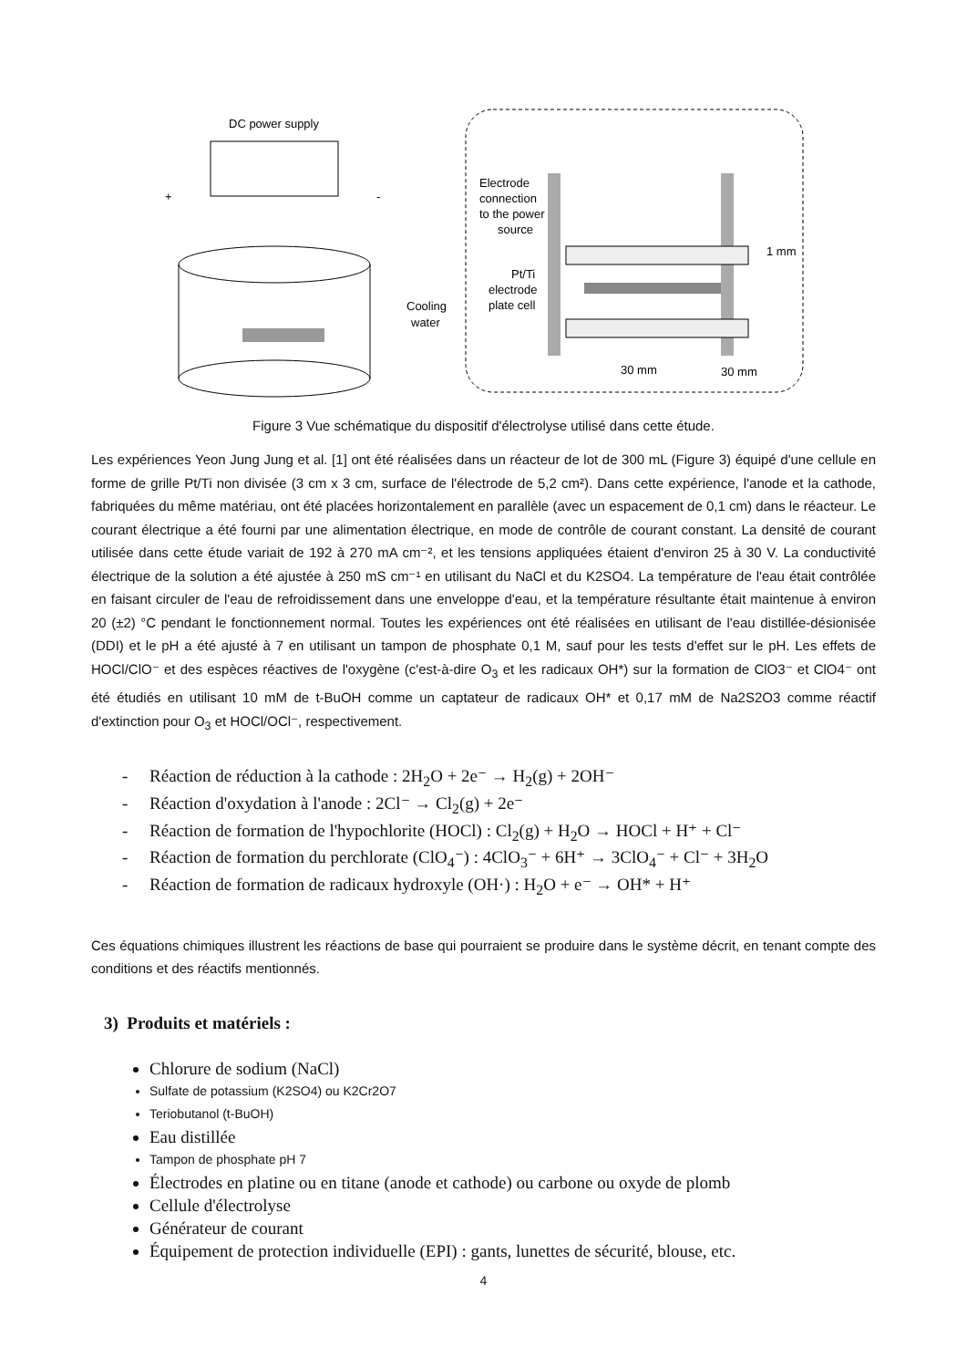DC power supply
+
-
Cooling
water
Electrode
connection
to the power
source
1 mm
Pt/Ti
electrode
plate cell
30 mm
30 mm
Figure 3 Vue schématique du dispositif d'électrolyse utilisé dans cette étude.
Les expériences Yeon Jung Jung et al. [1] ont été réalisées dans un réacteur de lot de 300 mL (Figure 3) équipé d'une cellule en forme de grille Pt/Ti non divisée (3 cm x 3 cm, surface de l'électrode de 5,2 cm²). Dans cette expérience, l'anode et la cathode, fabriquées du même matériau, ont été placées horizontalement en parallèle (avec un espacement de 0,1 cm) dans le réacteur. Le courant électrique a été fourni par une alimentation électrique, en mode de contrôle de courant constant. La densité de courant utilisée dans cette étude variait de 192 à 270 mA cm⁻², et les tensions appliquées étaient d'environ 25 à 30 V. La conductivité électrique de la solution a été ajustée à 250 mS cm⁻¹ en utilisant du NaCl et du K2SO4. La température de l'eau était contrôlée en faisant circuler de l'eau de refroidissement dans une enveloppe d'eau, et la température résultante était maintenue à environ 20 (±2) °C pendant le fonctionnement normal. Toutes les expériences ont été réalisées en utilisant de l'eau distillée-désionisée (DDI) et le pH a été ajusté à 7 en utilisant un tampon de phosphate 0,1 M, sauf pour les tests d'effet sur le pH. Les effets de HOCl/ClO⁻ et des espèces réactives de l'oxygène (c'est-à-dire O<sub>3</sub> et les radicaux OH*) sur la formation de ClO3⁻ et ClO4⁻ ont été étudiés en utilisant 10 mM de t-BuOH comme un captateur de radicaux OH* et 0,17 mM de Na2S2O3 comme réactif d'extinction pour O<sub>3</sub> et HOCl/OCl⁻, respectivement.
- Réaction de réduction à la cathode : 2H<sub>2</sub>O + 2e⁻ → H<sub>2</sub>(g) + 2OH⁻
- Réaction d'oxydation à l'anode : 2Cl⁻ → Cl<sub>2</sub>(g) + 2e⁻
- Réaction de formation de l'hypochlorite (HOCl) : Cl<sub>2</sub>(g) + H<sub>2</sub>O → HOCl + H⁺ + Cl⁻
- Réaction de formation du perchlorate (ClO<sub>4</sub>⁻) : 4ClO<sub>3</sub>⁻ + 6H⁺ → 3ClO<sub>4</sub>⁻ + Cl⁻ + 3H<sub>2</sub>O
- Réaction de formation de radicaux hydroxyle (OH·) : H<sub>2</sub>O + e⁻ → OH* + H⁺
Ces équations chimiques illustrent les réactions de base qui pourraient se produire dans le système décrit, en tenant compte des conditions et des réactifs mentionnés.
3) Produits et matériels :
Chlorure de sodium (NaCl)
Sulfate de potassium (K2SO4) ou K2Cr2O7
Teriobutanol (t-BuOH)
Eau distillée
Tampon de phosphate pH 7
Électrodes en platine ou en titane (anode et cathode) ou carbone ou oxyde de plomb
Cellule d'électrolyse
Générateur de courant
Équipement de protection individuelle (EPI) : gants, lunettes de sécurité, blouse, etc.
4